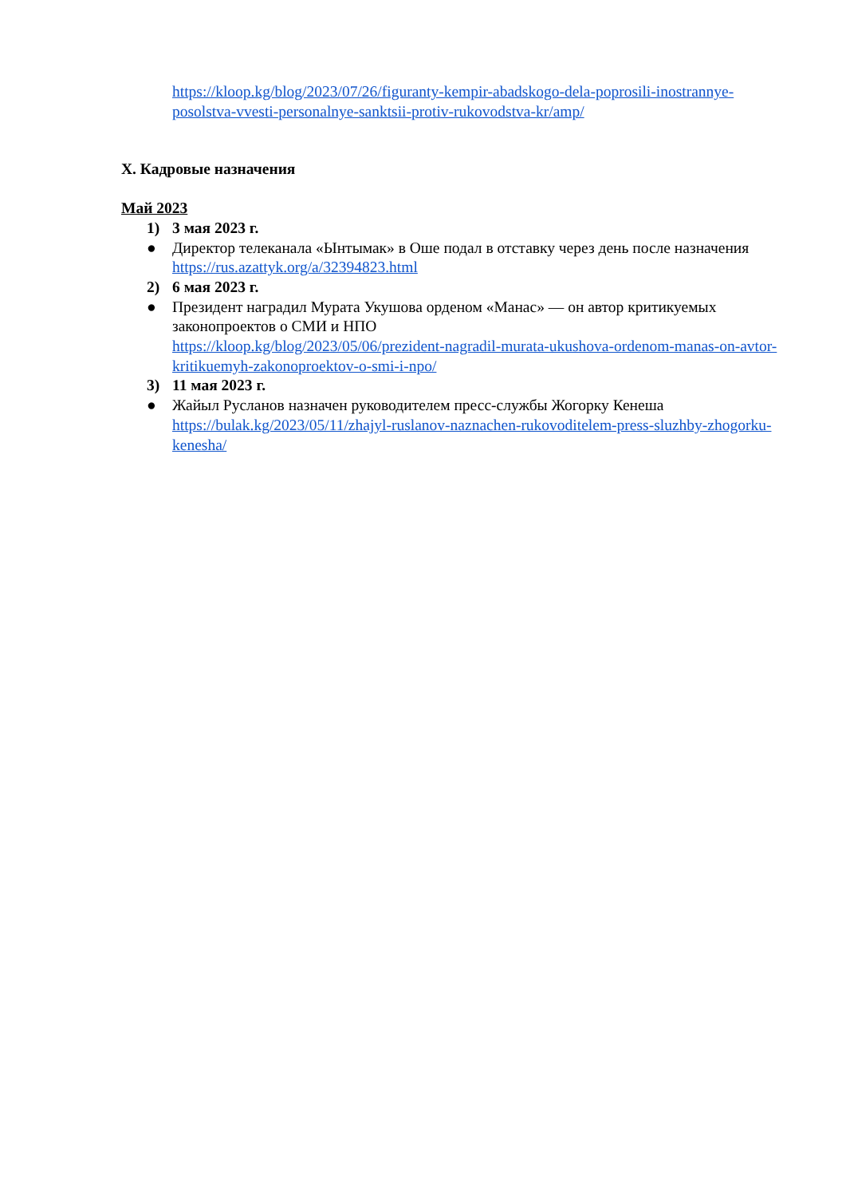https://kloop.kg/blog/2023/07/26/figuranty-kempir-abadskogo-dela-poprosili-inostrannye-posolstva-vvesti-personalnye-sanktsii-protiv-rukovodstva-kr/amp/
X. Кадровые назначения
Май 2023
1) 3 мая 2023 г.
● Директор телеканала «Ынтымак» в Оше подал в отставку через день после назначения
https://rus.azattyk.org/a/32394823.html
2) 6 мая 2023 г.
● Президент наградил Мурата Укушова орденом «Манас» — он автор критикуемых законопроектов о СМИ и НПО
https://kloop.kg/blog/2023/05/06/prezident-nagradil-murata-ukushova-ordenom-manas-on-avtor-kritikuemyh-zakonoproektov-o-smi-i-npo/
3) 11 мая 2023 г.
● Жайыл Русланов назначен руководителем пресс-службы Жогорку Кенеша
https://bulak.kg/2023/05/11/zhajyl-ruslanov-naznachen-rukovoditelem-press-sluzhby-zhogorku-kenesha/